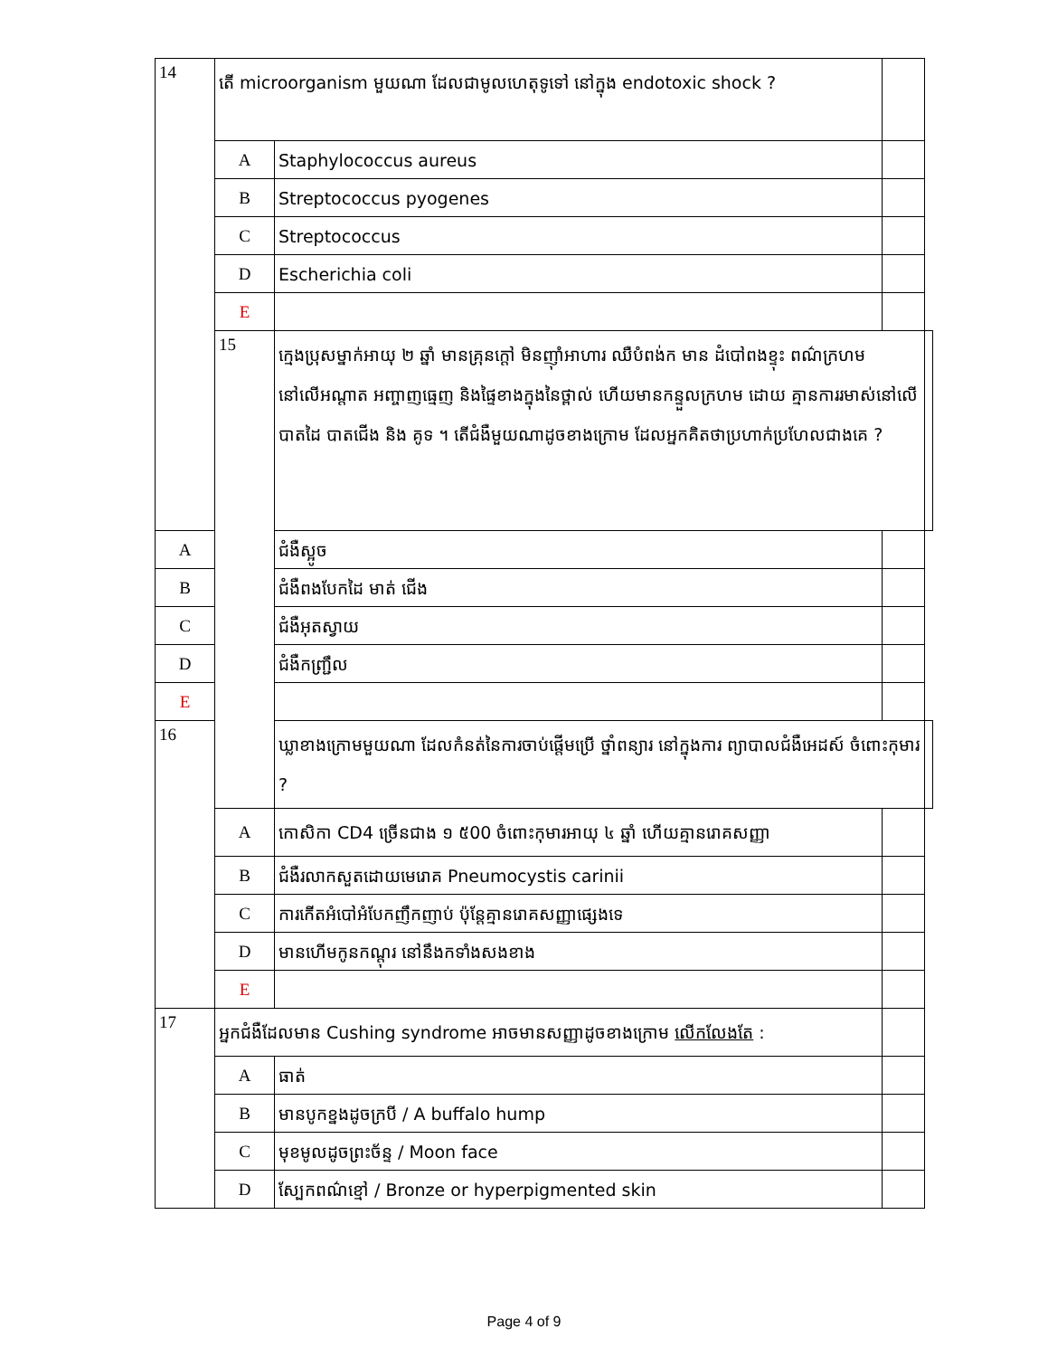| 14 | តើ microorganism មួយណា ដែលជាមូលហេតុទូទៅ នៅក្នុង endotoxic shock ? | | | |
| | A | Staphylococcus aureus | | |
| | B | Streptococcus pyogenes | | |
| | C | Streptococcus | | |
| | D | Escherichia coli | | |
| | E | | | |
| | 15 | ក្មេងប្រុសម្នាក់អាយុ ២ ឆ្នាំ មានគ្រុនក្តៅ មិនញ៉ាំអាហារ ឈឺបំពង់ក មាន ដំបៅពងខ្ទុះ ពណ៌ក្រហមនៅលើអណ្តាត អញ្ចាញធ្មេញ និងផ្ទៃខាងក្នុងនៃថ្ពាល់ ហើយមានកន្ទួលក្រហម ដោយ គ្មានការរមាស់នៅលើ បាតដៃ បាតជើង និង គូទ ។ តើជំងឺមួយណាដូចខាងក្រោម ដែលអ្នកគិតថាប្រហាក់ប្រហែលជាងគេ ? | | |
| A | | ជំងឺស្អូច | | |
| B | | ជំងឺពងបែកដៃ មាត់ ជើង | | |
| C | | ជំងឺអុតស្វាយ | | |
| D | | ជំងឺកញ្ជ្រឹល | | |
| E | | | | |
| 16 | | ឃ្លាខាងក្រោមមួយណា ដែលកំនត់នៃការចាប់ផ្តើមប្រើ ថ្នាំពន្យារ នៅក្នុងការ ព្យាបាលជំងឺអេដស៍ ចំពោះកុមារ ? | | |
| | A | កោសិកា CD4 ច្រើនជាង ១ ៥00 ចំពោះកុមារអាយុ ៤ ឆ្នាំ ហើយគ្មានរោគសញ្ញា | | |
| | B | ជំងឺរលាកសួតដោយមេរោគ Pneumocystis carinii | | |
| | C | ការកើតអំបៅអំបែកញឹកញាប់ ប៉ុន្តែគ្មានរោគសញ្ញាផ្សេងទេ | | |
| | D | មានហើមកូនកណ្តុរ នៅនឹងកទាំងសងខាង | | |
| | E | | | |
| 17 | អ្នកជំងឺដែលមាន Cushing syndrome អាចមានសញ្ញាដូចខាងក្រោម លើកលែងតែ : | | | |
| | A | ធាត់ | | |
| | B | មានបូកខ្នងដូចក្របី / A buffalo hump | | |
| | C | មុខមូលដូចព្រះច័ន្ទ / Moon face | | |
| | D | ស្បែកពណ៌ខ្មៅ / Bronze or hyperpigmented skin | | |
Page 4 of 9